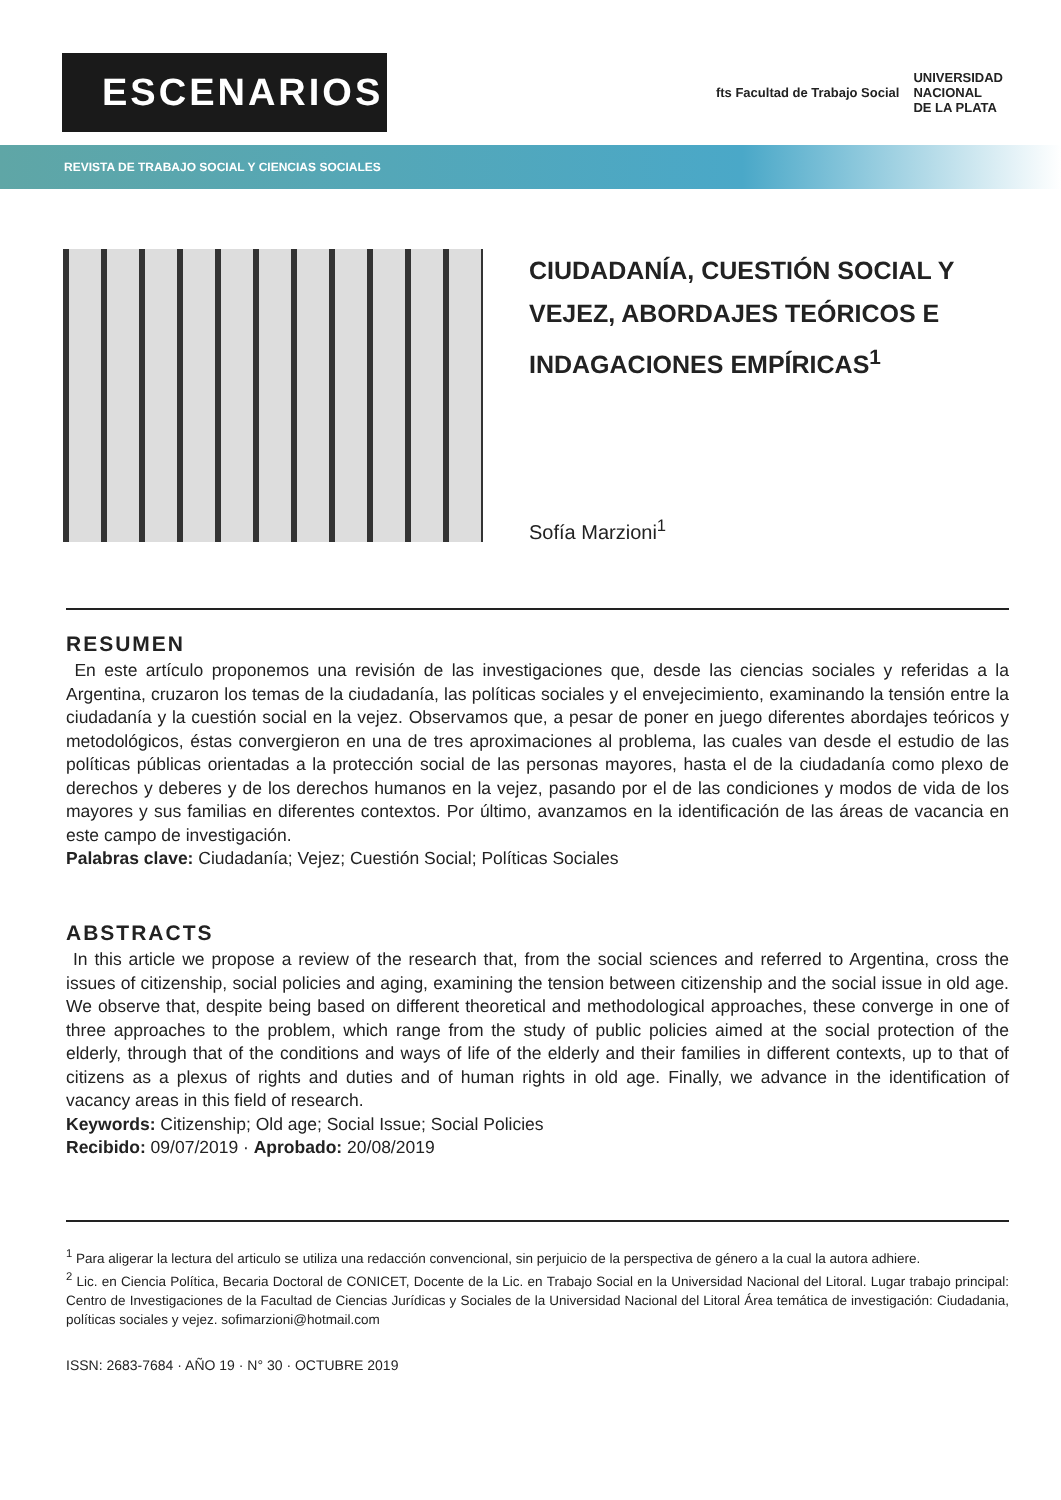ESCENARIOS
fts Facultad de Trabajo Social UNIVERSIDAD
NACIONAL
DE LA PLATA
REVISTA DE TRABAJO SOCIAL Y CIENCIAS SOCIALES
CIUDADANÍA, CUESTIÓN SOCIAL Y VEJEZ, ABORDAJES TEÓRICOS E INDAGACIONES EMPÍRICAS<sup>1</sup>
Sofía Marzioni<sup>1</sup>
RESUMEN
En este artículo proponemos una revisión de las investigaciones que, desde las ciencias sociales y referidas a la Argentina, cruzaron los temas de la ciudadanía, las políticas sociales y el envejecimiento, examinando la tensión entre la ciudadanía y la cuestión social en la vejez. Observamos que, a pesar de poner en juego diferentes abordajes teóricos y metodológicos, éstas convergieron en una de tres aproximaciones al problema, las cuales van desde el estudio de las políticas públicas orientadas a la protección social de las personas mayores, hasta el de la ciudadanía como plexo de derechos y deberes y de los derechos humanos en la vejez, pasando por el de las condiciones y modos de vida de los mayores y sus familias en diferentes contextos. Por último, avanzamos en la identificación de las áreas de vacancia en este campo de investigación.
Palabras clave: Ciudadanía; Vejez; Cuestión Social; Políticas Sociales
ABSTRACTS
In this article we propose a review of the research that, from the social sciences and referred to Argentina, cross the issues of citizenship, social policies and aging, examining the tension between citizenship and the social issue in old age. We observe that, despite being based on different theoretical and methodological approaches, these converge in one of three approaches to the problem, which range from the study of public policies aimed at the social protection of the elderly, through that of the conditions and ways of life of the elderly and their families in different contexts, up to that of citizens as a plexus of rights and duties and of human rights in old age. Finally, we advance in the identification of vacancy areas in this field of research.
Keywords: Citizenship; Old age; Social Issue; Social Policies
Recibido: 09/07/2019 · Aprobado: 20/08/2019
<sup>1</sup> Para aligerar la lectura del articulo se utiliza una redacción convencional, sin perjuicio de la perspectiva de género a la cual la autora adhiere.
<sup>2</sup> Lic. en Ciencia Política, Becaria Doctoral de CONICET, Docente de la Lic. en Trabajo Social en la Universidad Nacional del Litoral. Lugar trabajo principal: Centro de Investigaciones de la Facultad de Ciencias Jurídicas y Sociales de la Universidad Nacional del Litoral Área temática de investigación: Ciudadania, políticas sociales y vejez. sofimarzioni@hotmail.com
ISSN: 2683-7684 · AÑO 19 · N° 30 · OCTUBRE 2019